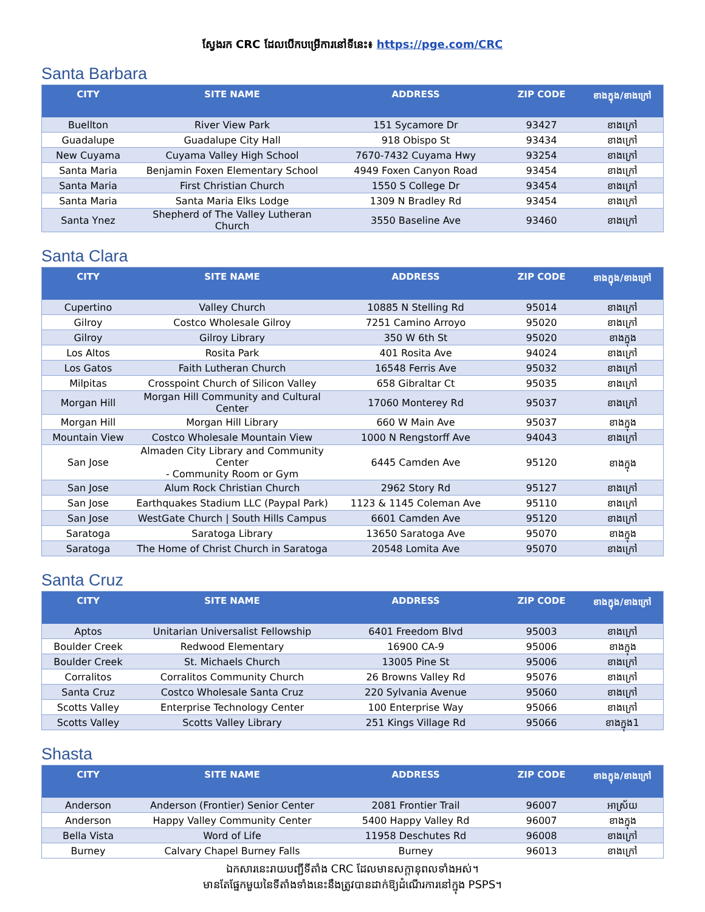ស្វែងរក CRC ដែលបើកបម្រើការនៅទីនេះ៖ https://pge.com/CRC
Santa Barbara
| CITY | SITE NAME | ADDRESS | ZIP CODE | ខាងក្នុង/ខាងក្រៅ |
| --- | --- | --- | --- | --- |
| Buellton | River View Park | 151 Sycamore Dr | 93427 | ខាងក្រៅ |
| Guadalupe | Guadalupe City Hall | 918 Obispo St | 93434 | ខាងក្រៅ |
| New Cuyama | Cuyama Valley High School | 7670-7432 Cuyama Hwy | 93254 | ខាងក្រៅ |
| Santa Maria | Benjamin Foxen Elementary School | 4949 Foxen Canyon Road | 93454 | ខាងក្រៅ |
| Santa Maria | First Christian Church | 1550 S College Dr | 93454 | ខាងក្រៅ |
| Santa Maria | Santa Maria Elks Lodge | 1309 N Bradley Rd | 93454 | ខាងក្រៅ |
| Santa Ynez | Shepherd of The Valley Lutheran Church | 3550 Baseline Ave | 93460 | ខាងក្រៅ |
Santa Clara
| CITY | SITE NAME | ADDRESS | ZIP CODE | ខាងក្នុង/ខាងក្រៅ |
| --- | --- | --- | --- | --- |
| Cupertino | Valley Church | 10885 N Stelling Rd | 95014 | ខាងក្រៅ |
| Gilroy | Costco Wholesale Gilroy | 7251 Camino Arroyo | 95020 | ខាងក្រៅ |
| Gilroy | Gilroy Library | 350 W 6th St | 95020 | ខាងក្នុង |
| Los Altos | Rosita Park | 401 Rosita Ave | 94024 | ខាងក្រៅ |
| Los Gatos | Faith Lutheran Church | 16548 Ferris Ave | 95032 | ខាងក្រៅ |
| Milpitas | Crosspoint Church of Silicon Valley | 658 Gibraltar Ct | 95035 | ខាងក្រៅ |
| Morgan Hill | Morgan Hill Community and Cultural Center | 17060 Monterey Rd | 95037 | ខាងក្រៅ |
| Morgan Hill | Morgan Hill Library | 660 W Main Ave | 95037 | ខាងក្នុង |
| Mountain View | Costco Wholesale Mountain View | 1000 N Rengstorff Ave | 94043 | ខាងក្រៅ |
| San Jose | Almaden City Library and Community Center - Community Room or Gym | 6445 Camden Ave | 95120 | ខាងក្នុង |
| San Jose | Alum Rock Christian Church | 2962 Story Rd | 95127 | ខាងក្រៅ |
| San Jose | Earthquakes Stadium LLC (Paypal Park) | 1123 & 1145 Coleman Ave | 95110 | ខាងក្រៅ |
| San Jose | WestGate Church / South Hills Campus | 6601 Camden Ave | 95120 | ខាងក្រៅ |
| Saratoga | Saratoga Library | 13650 Saratoga Ave | 95070 | ខាងក្នុង |
| Saratoga | The Home of Christ Church in Saratoga | 20548 Lomita Ave | 95070 | ខាងក្រៅ |
Santa Cruz
| CITY | SITE NAME | ADDRESS | ZIP CODE | ខាងក្នុង/ខាងក្រៅ |
| --- | --- | --- | --- | --- |
| Aptos | Unitarian Universalist Fellowship | 6401 Freedom Blvd | 95003 | ខាងក្រៅ |
| Boulder Creek | Redwood Elementary | 16900 CA-9 | 95006 | ខាងក្នុង |
| Boulder Creek | St. Michaels Church | 13005 Pine St | 95006 | ខាងក្រៅ |
| Corralitos | Corralitos Community Church | 26 Browns Valley Rd | 95076 | ខាងក្រៅ |
| Santa Cruz | Costco Wholesale Santa Cruz | 220 Sylvania Avenue | 95060 | ខាងក្រៅ |
| Scotts Valley | Enterprise Technology Center | 100 Enterprise Way | 95066 | ខាងក្រៅ |
| Scotts Valley | Scotts Valley Library | 251 Kings Village Rd | 95066 | ខាងក្នុង1 |
Shasta
| CITY | SITE NAME | ADDRESS | ZIP CODE | ខាងក្នុង/ខាងក្រៅ |
| --- | --- | --- | --- | --- |
| Anderson | Anderson (Frontier) Senior Center | 2081 Frontier Trail | 96007 | អាស្រ័យ |
| Anderson | Happy Valley Community Center | 5400 Happy Valley Rd | 96007 | ខាងក្នុង |
| Bella Vista | Word of Life | 11958 Deschutes Rd | 96008 | ខាងក្រៅ |
| Burney | Calvary Chapel Burney Falls | Burney | 96013 | ខាងក្រៅ |
ឯកសារនេះរាយបញ្ជីទីតាំង CRC ដែលមានសក្តានុពលទាំងអស់។
មានតែផ្នែកមួយនៃទីតាំងទាំងនេះនឹងត្រូវបានដាក់ឱ្យដំណើរការនៅក្នុង PSPS។